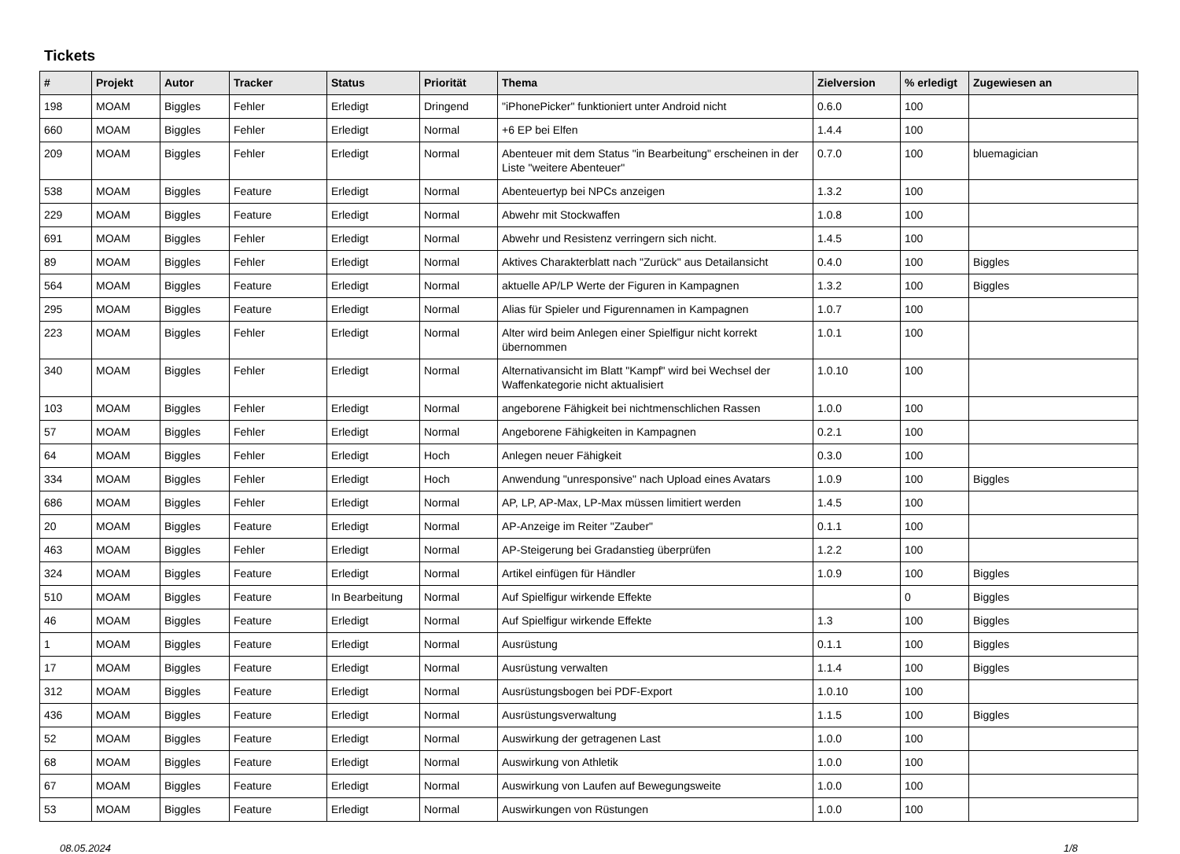Tickets
| # | Projekt | Autor | Tracker | Status | Priorität | Thema | Zielversion | % erledigt | Zugewiesen an |
| --- | --- | --- | --- | --- | --- | --- | --- | --- | --- |
| 198 | MOAM | Biggles | Fehler | Erledigt | Dringend | "iPhonePicker" funktioniert unter Android nicht | 0.6.0 | 100 | |
| 660 | MOAM | Biggles | Fehler | Erledigt | Normal | +6 EP bei Elfen | 1.4.4 | 100 | |
| 209 | MOAM | Biggles | Fehler | Erledigt | Normal | Abenteuer mit dem Status "in Bearbeitung" erscheinen in der Liste "weitere Abenteuer" | 0.7.0 | 100 | bluemagician |
| 538 | MOAM | Biggles | Feature | Erledigt | Normal | Abenteuertyp bei NPCs anzeigen | 1.3.2 | 100 | |
| 229 | MOAM | Biggles | Feature | Erledigt | Normal | Abwehr mit Stockwaffen | 1.0.8 | 100 | |
| 691 | MOAM | Biggles | Fehler | Erledigt | Normal | Abwehr und Resistenz verringern sich nicht. | 1.4.5 | 100 | |
| 89 | MOAM | Biggles | Fehler | Erledigt | Normal | Aktives Charakterblatt nach "Zurück" aus Detailansicht | 0.4.0 | 100 | Biggles |
| 564 | MOAM | Biggles | Feature | Erledigt | Normal | aktuelle AP/LP Werte der Figuren in Kampagnen | 1.3.2 | 100 | Biggles |
| 295 | MOAM | Biggles | Feature | Erledigt | Normal | Alias für Spieler und Figurennamen in Kampagnen | 1.0.7 | 100 | |
| 223 | MOAM | Biggles | Fehler | Erledigt | Normal | Alter wird beim Anlegen einer Spielfigur nicht korrekt übernommen | 1.0.1 | 100 | |
| 340 | MOAM | Biggles | Fehler | Erledigt | Normal | Alternativansicht im Blatt "Kampf" wird bei Wechsel der Waffenkategorie nicht aktualisiert | 1.0.10 | 100 | |
| 103 | MOAM | Biggles | Fehler | Erledigt | Normal | angeborene Fähigkeit bei nichtmenschlichen Rassen | 1.0.0 | 100 | |
| 57 | MOAM | Biggles | Fehler | Erledigt | Normal | Angeborene Fähigkeiten in Kampagnen | 0.2.1 | 100 | |
| 64 | MOAM | Biggles | Fehler | Erledigt | Hoch | Anlegen neuer Fähigkeit | 0.3.0 | 100 | |
| 334 | MOAM | Biggles | Fehler | Erledigt | Hoch | Anwendung "unresponsive" nach Upload eines Avatars | 1.0.9 | 100 | Biggles |
| 686 | MOAM | Biggles | Fehler | Erledigt | Normal | AP, LP, AP-Max, LP-Max müssen limitiert werden | 1.4.5 | 100 | |
| 20 | MOAM | Biggles | Feature | Erledigt | Normal | AP-Anzeige im Reiter "Zauber" | 0.1.1 | 100 | |
| 463 | MOAM | Biggles | Fehler | Erledigt | Normal | AP-Steigerung bei Gradanstieg überprüfen | 1.2.2 | 100 | |
| 324 | MOAM | Biggles | Feature | Erledigt | Normal | Artikel einfügen für Händler | 1.0.9 | 100 | Biggles |
| 510 | MOAM | Biggles | Feature | In Bearbeitung | Normal | Auf Spielfigur wirkende Effekte | | 0 | Biggles |
| 46 | MOAM | Biggles | Feature | Erledigt | Normal | Auf Spielfigur wirkende Effekte | 1.3 | 100 | Biggles |
| 1 | MOAM | Biggles | Feature | Erledigt | Normal | Ausrüstung | 0.1.1 | 100 | Biggles |
| 17 | MOAM | Biggles | Feature | Erledigt | Normal | Ausrüstung verwalten | 1.1.4 | 100 | Biggles |
| 312 | MOAM | Biggles | Feature | Erledigt | Normal | Ausrüstungsbogen bei PDF-Export | 1.0.10 | 100 | |
| 436 | MOAM | Biggles | Feature | Erledigt | Normal | Ausrüstungsverwaltung | 1.1.5 | 100 | Biggles |
| 52 | MOAM | Biggles | Feature | Erledigt | Normal | Auswirkung der getragenen Last | 1.0.0 | 100 | |
| 68 | MOAM | Biggles | Feature | Erledigt | Normal | Auswirkung von Athletik | 1.0.0 | 100 | |
| 67 | MOAM | Biggles | Feature | Erledigt | Normal | Auswirkung von Laufen auf Bewegungsweite | 1.0.0 | 100 | |
| 53 | MOAM | Biggles | Feature | Erledigt | Normal | Auswirkungen von Rüstungen | 1.0.0 | 100 | |
08.05.2024 1/8